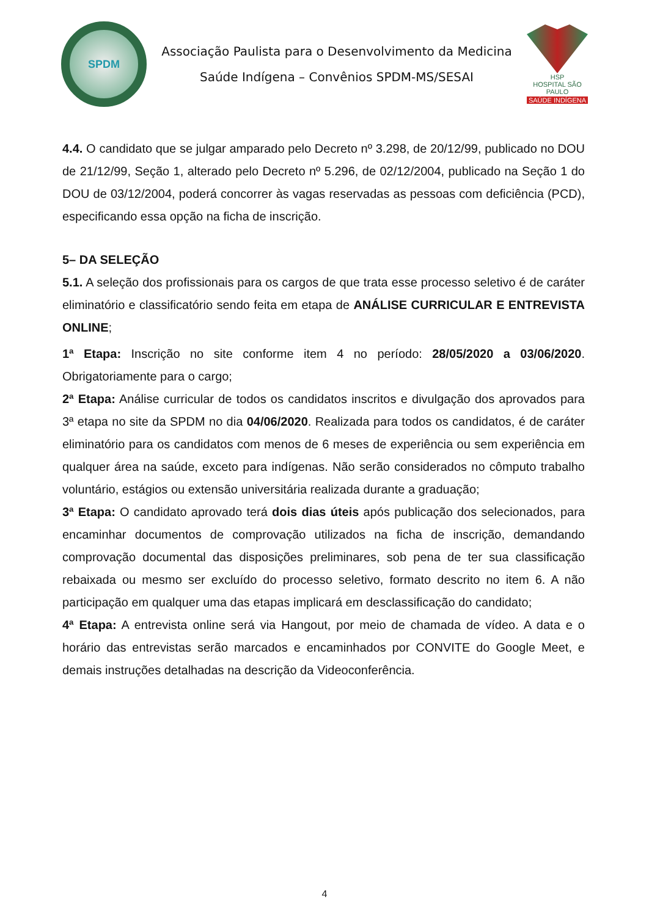SPDM
Associação Paulista para o Desenvolvimento da Medicina
Saúde Indígena – Convênios SPDM-MS/SESAI
HSP
HOSPITAL SÃO PAULO
SAÚDE INDÍGENA
4.4. O candidato que se julgar amparado pelo Decreto nº 3.298, de 20/12/99, publicado no DOU de 21/12/99, Seção 1, alterado pelo Decreto nº 5.296, de 02/12/2004, publicado na Seção 1 do DOU de 03/12/2004, poderá concorrer às vagas reservadas as pessoas com deficiência (PCD), especificando essa opção na ficha de inscrição.
5– DA SELEÇÃO
5.1. A seleção dos profissionais para os cargos de que trata esse processo seletivo é de caráter eliminatório e classificatório sendo feita em etapa de ANÁLISE CURRICULAR E ENTREVISTA ONLINE;
1ª Etapa: Inscrição no site conforme item 4 no período: 28/05/2020 a 03/06/2020. Obrigatoriamente para o cargo;
2ª Etapa: Análise curricular de todos os candidatos inscritos e divulgação dos aprovados para 3ª etapa no site da SPDM no dia 04/06/2020. Realizada para todos os candidatos, é de caráter eliminatório para os candidatos com menos de 6 meses de experiência ou sem experiência em qualquer área na saúde, exceto para indígenas. Não serão considerados no cômputo trabalho voluntário, estágios ou extensão universitária realizada durante a graduação;
3ª Etapa: O candidato aprovado terá dois dias úteis após publicação dos selecionados, para encaminhar documentos de comprovação utilizados na ficha de inscrição, demandando comprovação documental das disposições preliminares, sob pena de ter sua classificação rebaixada ou mesmo ser excluído do processo seletivo, formato descrito no item 6. A não participação em qualquer uma das etapas implicará em desclassificação do candidato;
4ª Etapa: A entrevista online será via Hangout, por meio de chamada de vídeo. A data e o horário das entrevistas serão marcados e encaminhados por CONVITE do Google Meet, e demais instruções detalhadas na descrição da Videoconferência.
4